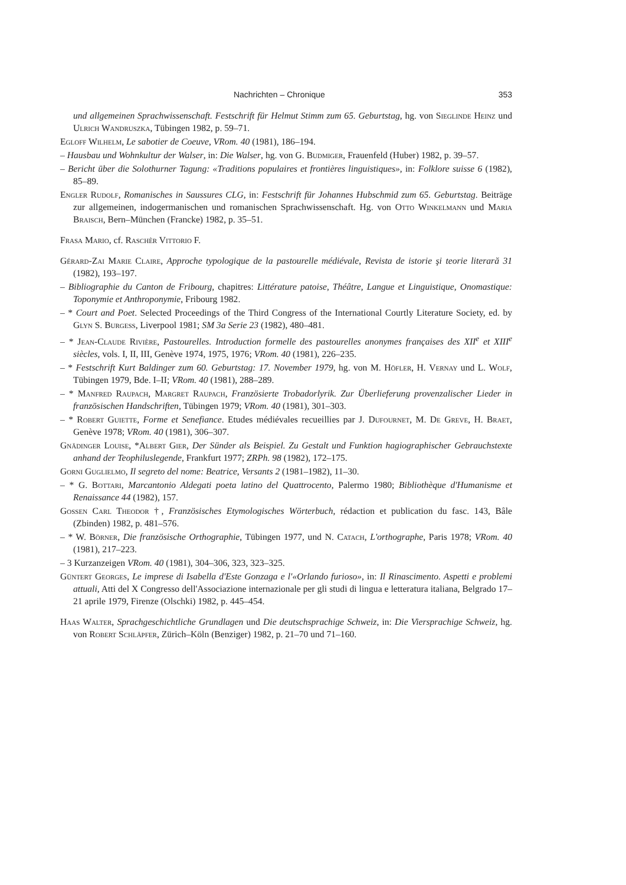Nachrichten – Chronique 353
und allgemeinen Sprachwissenschaft. Festschrift für Helmut Stimm zum 65. Geburtstag, hg. von Sieglinde Heinz und Ulrich Wandruszka, Tübingen 1982, p. 59–71.
Egloff Wilhelm, Le sabotier de Coeuve, VRom. 40 (1981), 186–194.
– Hausbau und Wohnkultur der Walser, in: Die Walser, hg. von G. Budmiger, Frauenfeld (Huber) 1982, p. 39–57.
– Bericht über die Solothurner Tagung: «Traditions populaires et frontières linguistiques», in: Folklore suisse 6 (1982), 85–89.
Engler Rudolf, Romanisches in Saussures CLG, in: Festschrift für Johannes Hubschmid zum 65. Geburtstag. Beiträge zur allgemeinen, indogermanischen und romanischen Sprachwissenschaft. Hg. von Otto Winkelmann und Maria Braisch, Bern–München (Francke) 1982, p. 35–51.
Frasa Mario, cf. Raschèr Vittorio F.
Gérard-Zai Marie Claire, Approche typologique de la pastourelle médiévale, Revista de istorie şi teorie literară 31 (1982), 193–197.
– Bibliographie du Canton de Fribourg, chapitres: Littérature patoise, Théâtre, Langue et Linguistique, Onomastique: Toponymie et Anthroponymie, Fribourg 1982.
– * Court and Poet. Selected Proceedings of the Third Congress of the International Courtly Literature Society, ed. by Glyn S. Burgess, Liverpool 1981; SM 3a Serie 23 (1982), 480–481.
– * Jean-Claude Rivière, Pastourelles. Introduction formelle des pastourelles anonymes françaises des XII<sup>e</sup> et XIII<sup>e</sup> siècles, vols. I, II, III, Genève 1974, 1975, 1976; VRom. 40 (1981), 226–235.
– * Festschrift Kurt Baldinger zum 60. Geburtstag: 17. November 1979, hg. von M. Höfler, H. Vernay und L. Wolf, Tübingen 1979, Bde. I–II; VRom. 40 (1981), 288–289.
– * Manfred Raupach, Margret Raupach, Französierte Trobadorlyrik. Zur Überlieferung provenzalischer Lieder in französischen Handschriften, Tübingen 1979; VRom. 40 (1981), 301–303.
– * Robert Guiette, Forme et Senefiance. Etudes médiévales recueillies par J. Dufournet, M. De Greve, H. Braet, Genève 1978; VRom. 40 (1981), 306–307.
Gnädinger Louise, *Albert Gier, Der Sünder als Beispiel. Zu Gestalt und Funktion hagiographischer Gebrauchstexte anhand der Teophiluslegende, Frankfurt 1977; ZRPh. 98 (1982), 172–175.
Gorni Guglielmo, Il segreto del nome: Beatrice, Versants 2 (1981–1982), 11–30.
– * G. Bottari, Marcantonio Aldegati poeta latino del Quattrocento, Palermo 1980; Bibliothèque d'Humanisme et Renaissance 44 (1982), 157.
Gossen Carl Theodor †, Französisches Etymologisches Wörterbuch, rédaction et publication du fasc. 143, Bâle (Zbinden) 1982, p. 481–576.
– * W. Börner, Die französische Orthographie, Tübingen 1977, und N. Catach, L'orthographe, Paris 1978; VRom. 40 (1981), 217–223.
– 3 Kurzanzeigen VRom. 40 (1981), 304–306, 323, 323–325.
Güntert Georges, Le imprese di Isabella d'Este Gonzaga e l'«Orlando furioso», in: Il Rinascimento. Aspetti e problemi attuali, Atti del X Congresso dell'Associazione internazionale per gli studi di lingua e letteratura italiana, Belgrado 17–21 aprile 1979, Firenze (Olschki) 1982, p. 445–454.
Haas Walter, Sprachgeschichtliche Grundlagen und Die deutschsprachige Schweiz, in: Die Viersprachige Schweiz, hg. von Robert Schläpfer, Zürich–Köln (Benziger) 1982, p. 21–70 und 71–160.